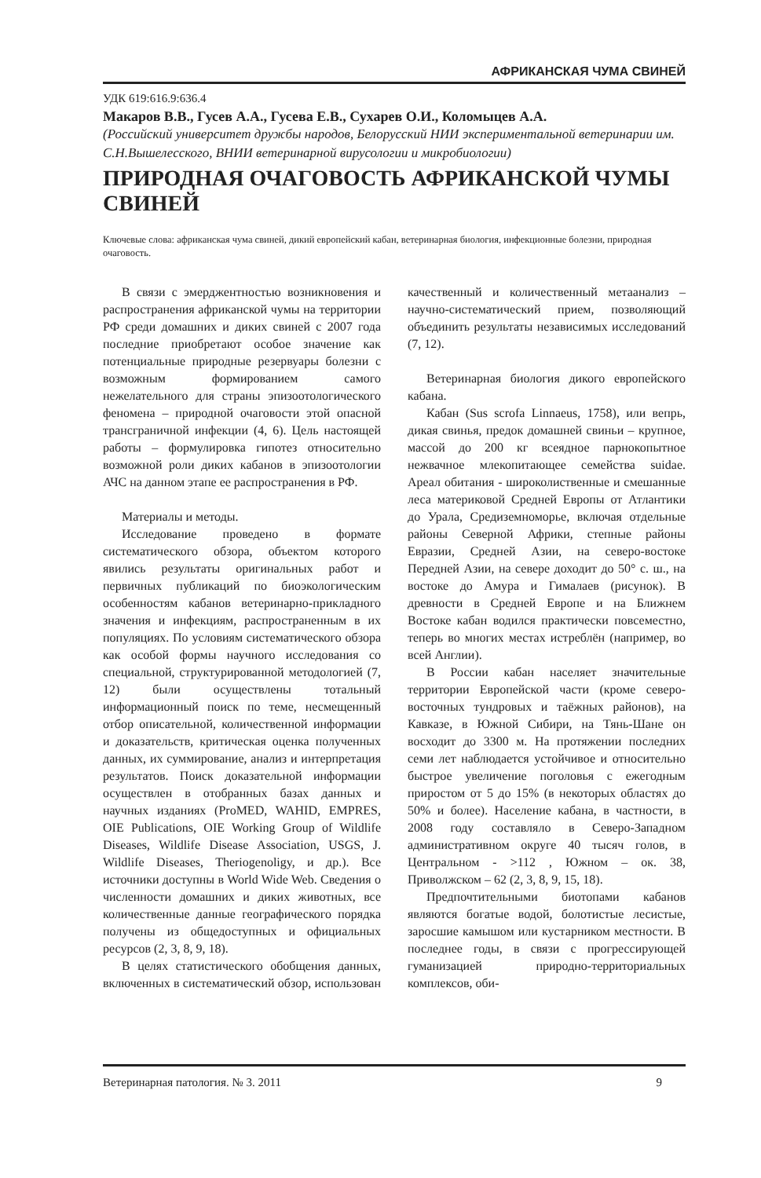АФРИКАНСКАЯ ЧУМА СВИНЕЙ
УДК 619:616.9:636.4
Макаров В.В., Гусев А.А., Гусева Е.В., Сухарев О.И., Коломыцев А.А.
(Российский университет дружбы народов, Белорусский НИИ экспериментальной ветеринарии им. С.Н.Вышелесского, ВНИИ ветеринарной вирусологии и микробиологии)
ПРИРОДНАЯ ОЧАГОВОСТЬ АФРИКАНСКОЙ ЧУМЫ СВИНЕЙ
Ключевые слова: африканская чума свиней, дикий европейский кабан, ветеринарная биология, инфекционные болезни, природная очаговость.
В связи с эмерджентностью возникновения и распространения африканской чумы на территории РФ среди домашних и диких свиней с 2007 года последние приобретают особое значение как потенциальные природные резервуары болезни с возможным формированием самого нежелательного для страны эпизоотологического феномена – природной очаговости этой опасной трансграничной инфекции (4, 6). Цель настоящей работы – формулировка гипотез относительно возможной роли диких кабанов в эпизоотологии АЧС на данном этапе ее распространения в РФ.
Материалы и методы.
Исследование проведено в формате систематического обзора, объектом которого явились результаты оригинальных работ и первичных публикаций по биоэкологическим особенностям кабанов ветеринарно-прикладного значения и инфекциям, распространенным в их популяциях. По условиям систематического обзора как особой формы научного исследования со специальной, структурированной методологией (7, 12) были осуществлены тотальный информационный поиск по теме, несмещенный отбор описательной, количественной информации и доказательств, критическая оценка полученных данных, их суммирование, анализ и интерпретация результатов. Поиск доказательной информации осуществлен в отобранных базах данных и научных изданиях (ProMED, WAHID, EMPRES, OIE Publications, OIE Working Group of Wildlife Diseases, Wildlife Disease Association, USGS, J. Wildlife Diseases, Theriogenoligy, и др.). Все источники доступны в World Wide Web. Сведения о численности домашних и диких животных, все количественные данные географического порядка получены из общедоступных и официальных ресурсов (2, 3, 8, 9, 18).
В целях статистического обобщения данных, включенных в систематический обзор, использован качественный и количественный метаанализ – научно-систематический прием, позволяющий объединить результаты независимых исследований (7, 12).
Ветеринарная биология дикого европейского кабана.
Кабан (Sus scrofa Linnaeus, 1758), или вепрь, дикая свинья, предок домашней свиньи – крупное, массой до 200 кг всеядное парнокопытное нежвачное млекопитающее семейства suidae. Ареал обитания - широколиственные и смешанные леса материковой Средней Европы от Атлантики до Урала, Средиземноморье, включая отдельные районы Северной Африки, степные районы Евразии, Средней Азии, на северо-востоке Передней Азии, на севере доходит до 50° с. ш., на востоке до Амура и Гималаев (рисунок). В древности в Средней Европе и на Ближнем Востоке кабан водился практически повсеместно, теперь во многих местах истреблён (например, во всей Англии).
В России кабан населяет значительные территории Европейской части (кроме северо-восточных тундровых и таёжных районов), на Кавказе, в Южной Сибири, на Тянь-Шане он восходит до 3300 м. На протяжении последних семи лет наблюдается устойчивое и относительно быстрое увеличение поголовья с ежегодным приростом от 5 до 15% (в некоторых областях до 50% и более). Население кабана, в частности, в 2008 году составляло в Северо-Западном административном округе 40 тысяч голов, в Центральном - >112 , Южном – ок. 38, Приволжском – 62 (2, 3, 8, 9, 15, 18).
Предпочтительными биотопами кабанов являются богатые водой, болотистые лесистые, заросшие камышом или кустарником местности. В последнее годы, в связи с прогрессирующей гуманизацией природно-территориальных комплексов, оби-
Ветеринарная патология. № 3. 2011 9